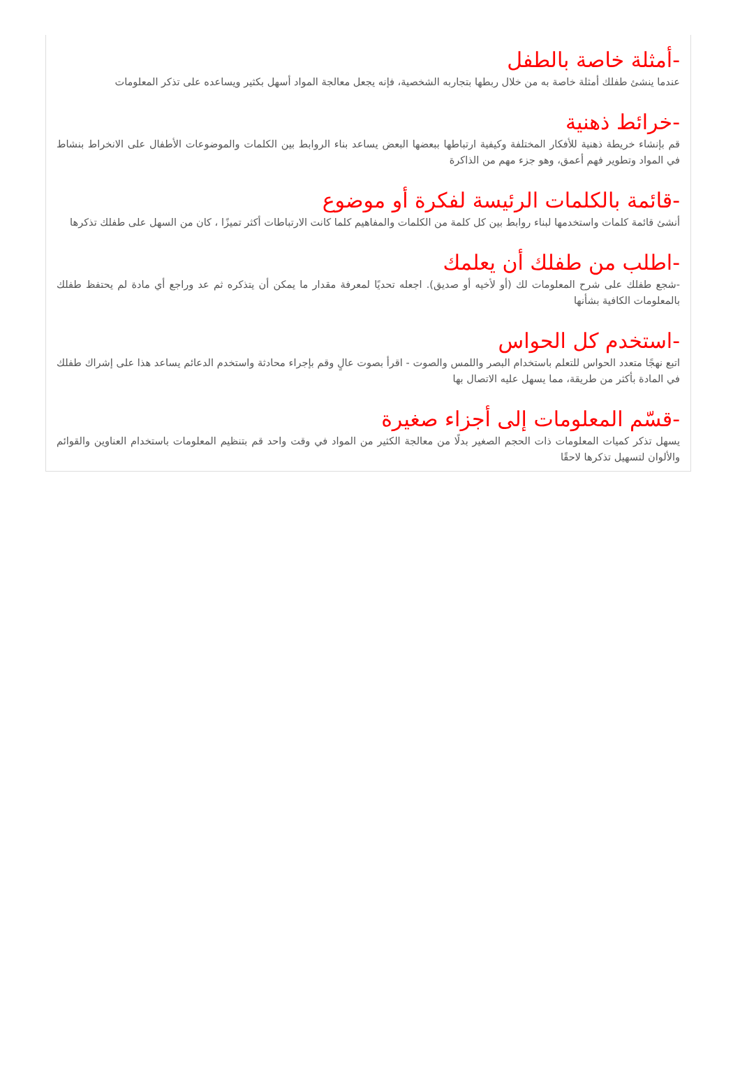-أمثلة خاصة بالطفل
عندما ينشئ طفلك أمثلة خاصة به من خلال ربطها بتجاربه الشخصية، فإنه يجعل معالجة المواد أسهل بكثير ويساعده على تذكر المعلومات
-خرائط ذهنية
قم بإنشاء خريطة ذهنية للأفكار المختلفة وكيفية ارتباطها ببعضها البعض يساعد بناء الروابط بين الكلمات والموضوعات الأطفال على الانخراط بنشاط في المواد وتطوير فهم أعمق، وهو جزء مهم من الذاكرة
-قائمة بالكلمات الرئيسة لفكرة أو موضوع
أنشئ قائمة كلمات واستخدمها لبناء روابط بين كل كلمة من الكلمات والمفاهيم كلما كانت الارتباطات أكثر تميزًا ، كان من السهل على طفلك تذكرها
-اطلب من طفلك أن يعلمك
-شجع طفلك على شرح المعلومات لك (أو لأخيه أو صديق). اجعله تحديًا لمعرفة مقدار ما يمكن أن يتذكره ثم عد وراجع أي مادة لم يحتفظ طفلك بالمعلومات الكافية بشأنها
-استخدم كل الحواس
اتبع نهجًا متعدد الحواس للتعلم باستخدام البصر واللمس والصوت - اقرأ بصوت عالٍ وقم بإجراء محادثة واستخدم الدعائم يساعد هذا على إشراك طفلك في المادة بأكثر من طريقة، مما يسهل عليه الاتصال بها
-قسّم المعلومات إلى أجزاء صغيرة
يسهل تذكر كميات المعلومات ذات الحجم الصغير بدلًا من معالجة الكثير من المواد في وقت واحد قم بتنظيم المعلومات باستخدام العناوين والقوائم والألوان لتسهيل تذكرها لاحقًا